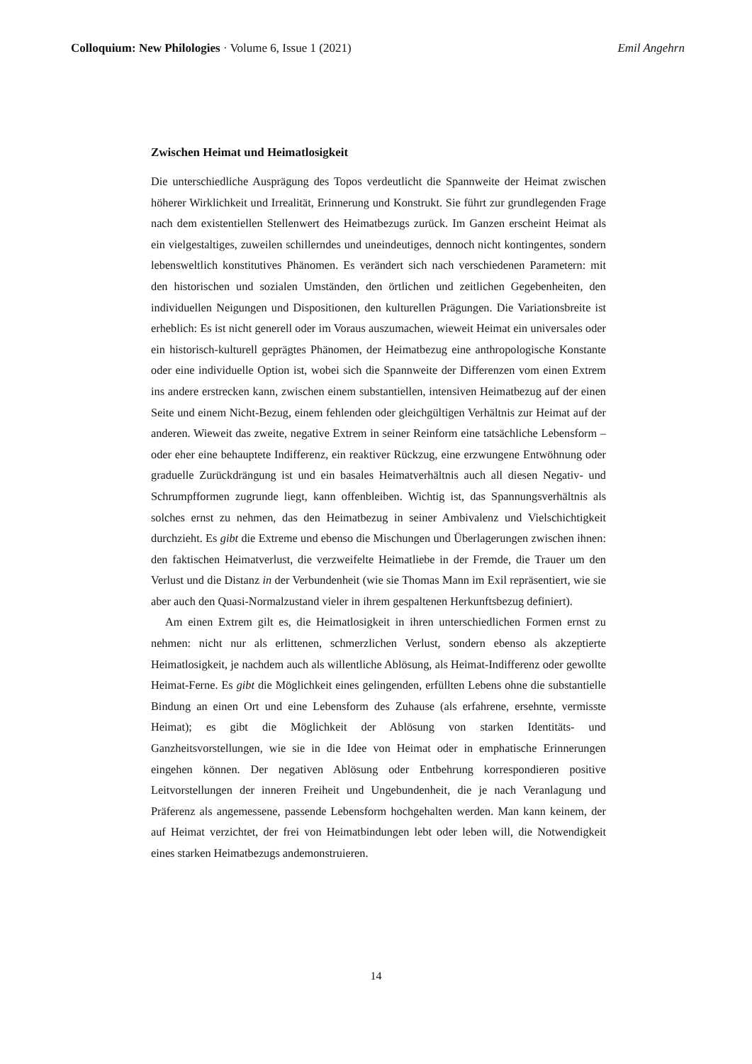Colloquium: New Philologies · Volume 6, Issue 1 (2021) Emil Angehrn
Zwischen Heimat und Heimatlosigkeit
Die unterschiedliche Ausprägung des Topos verdeutlicht die Spannweite der Heimat zwischen höherer Wirklichkeit und Irrealität, Erinnerung und Konstrukt. Sie führt zur grundlegenden Frage nach dem existentiellen Stellenwert des Heimatbezugs zurück. Im Ganzen erscheint Heimat als ein vielgestaltiges, zuweilen schillerndes und uneindeutiges, dennoch nicht kontingentes, sondern lebensweltlich konstitutives Phänomen. Es verändert sich nach verschiedenen Parametern: mit den historischen und sozialen Umständen, den örtlichen und zeitlichen Gegebenheiten, den individuellen Neigungen und Dispositionen, den kulturellen Prägungen. Die Variationsbreite ist erheblich: Es ist nicht generell oder im Voraus auszumachen, wieweit Heimat ein universales oder ein historisch-kulturell geprägtes Phänomen, der Heimatbezug eine anthropologische Konstante oder eine individuelle Option ist, wobei sich die Spannweite der Differenzen vom einen Extrem ins andere erstrecken kann, zwischen einem substantiellen, intensiven Heimatbezug auf der einen Seite und einem Nicht-Bezug, einem fehlenden oder gleichgültigen Verhältnis zur Heimat auf der anderen. Wieweit das zweite, negative Extrem in seiner Reinform eine tatsächliche Lebensform – oder eher eine behauptete Indifferenz, ein reaktiver Rückzug, eine erzwungene Entwöhnung oder graduelle Zurückdrängung ist und ein basales Heimatverhältnis auch all diesen Negativ- und Schrumpfformen zugrunde liegt, kann offenbleiben. Wichtig ist, das Spannungsverhältnis als solches ernst zu nehmen, das den Heimatbezug in seiner Ambivalenz und Vielschichtigkeit durchzieht. Es gibt die Extreme und ebenso die Mischungen und Überlagerungen zwischen ihnen: den faktischen Heimatverlust, die verzweifelte Heimatliebe in der Fremde, die Trauer um den Verlust und die Distanz in der Verbundenheit (wie sie Thomas Mann im Exil repräsentiert, wie sie aber auch den Quasi-Normalzustand vieler in ihrem gespaltenen Herkunftsbezug definiert).
Am einen Extrem gilt es, die Heimatlosigkeit in ihren unterschiedlichen Formen ernst zu nehmen: nicht nur als erlittenen, schmerzlichen Verlust, sondern ebenso als akzeptierte Heimatlosigkeit, je nachdem auch als willentliche Ablösung, als Heimat-Indifferenz oder gewollte Heimat-Ferne. Es gibt die Möglichkeit eines gelingenden, erfüllten Lebens ohne die substantielle Bindung an einen Ort und eine Lebensform des Zuhause (als erfahrene, ersehnte, vermisste Heimat); es gibt die Möglichkeit der Ablösung von starken Identitäts- und Ganzheitsvorstellungen, wie sie in die Idee von Heimat oder in emphatische Erinnerungen eingehen können. Der negativen Ablösung oder Entbehrung korrespondieren positive Leitvorstellungen der inneren Freiheit und Ungebundenheit, die je nach Veranlagung und Präferenz als angemessene, passende Lebensform hochgehalten werden. Man kann keinem, der auf Heimat verzichtet, der frei von Heimatbindungen lebt oder leben will, die Notwendigkeit eines starken Heimatbezugs andemonstruieren.
14